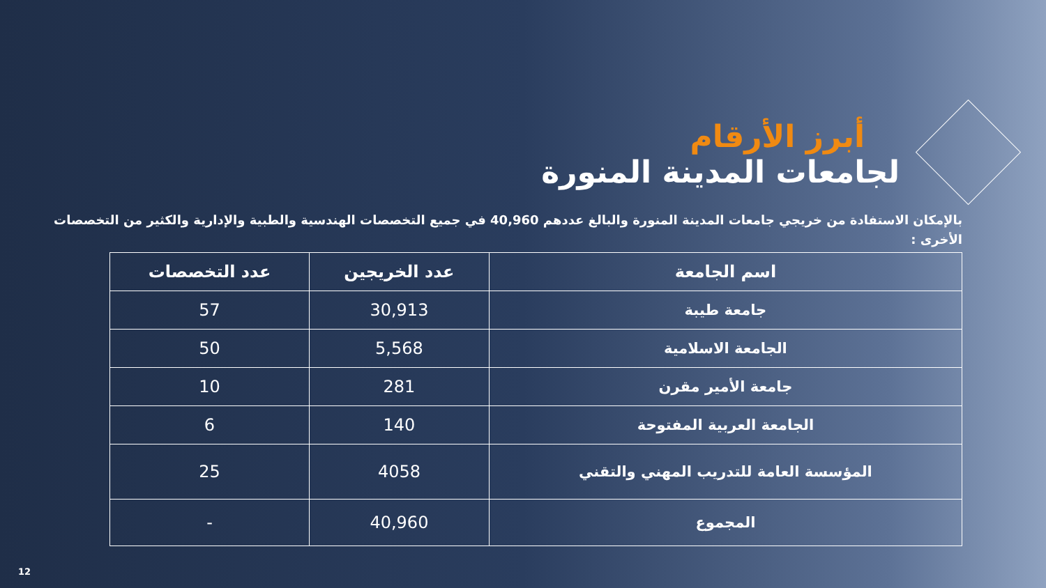أبرز الأرقام
لجامعات المدينة المنورة
بالإمكان الاستفادة من خريجي جامعات المدينة المنورة والبالغ عددهم 40,960 في جميع التخصصات الهندسية والطبية والإدارية والكثير من التخصصات الأخرى :
| اسم الجامعة | عدد الخريجين | عدد التخصصات |
| --- | --- | --- |
| جامعة طيبة | 30,913 | 57 |
| الجامعة الاسلامية | 5,568 | 50 |
| جامعة الأمير مقرن | 281 | 10 |
| الجامعة العربية المفتوحة | 140 | 6 |
| المؤسسة العامة للتدريب المهني والتقني | 4058 | 25 |
| المجموع | 40,960 | - |
12